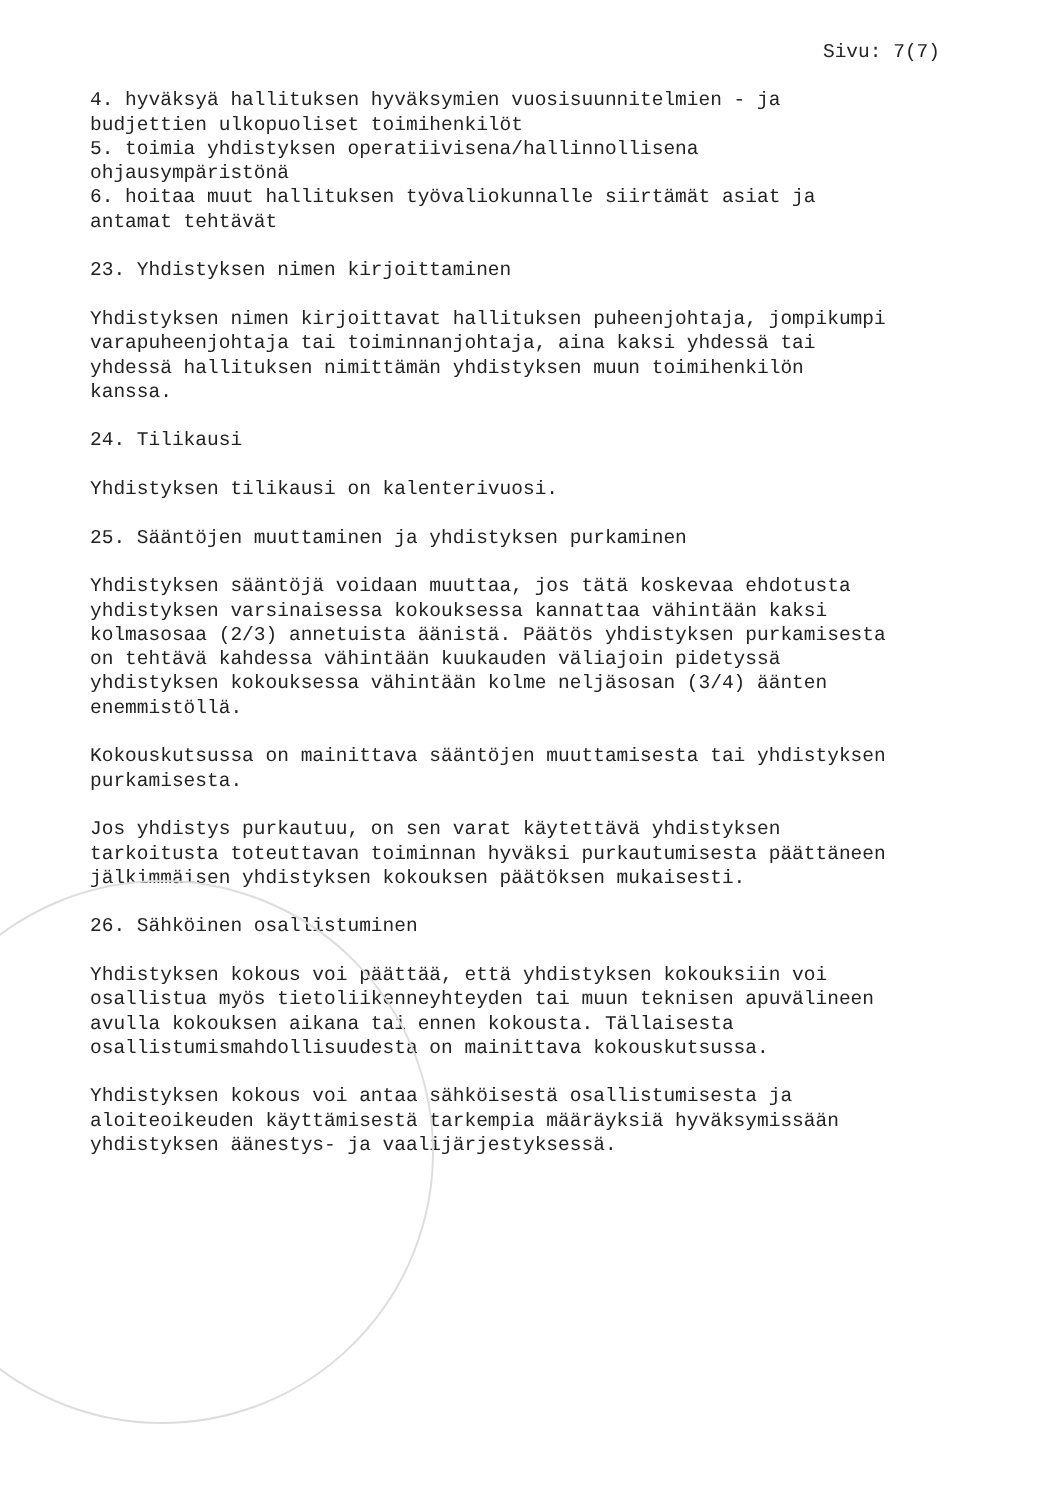Sivu: 7(7)
4. hyväksyä hallituksen hyväksymien vuosisuunnitelmien - ja budjettien ulkopuoliset toimihenkilöt 5. toimia yhdistyksen operatiivisena/hallinnollisena ohjausympäristönä 6. hoitaa muut hallituksen työvaliokunnalle siirtämät asiat ja antamat tehtävät
23. Yhdistyksen nimen kirjoittaminen
Yhdistyksen nimen kirjoittavat hallituksen puheenjohtaja, jompikumpi varapuheenjohtaja tai toiminnanjohtaja, aina kaksi yhdessä tai yhdessä hallituksen nimittämän yhdistyksen muun toimihenkilön kanssa.
24. Tilikausi
Yhdistyksen tilikausi on kalenterivuosi.
25. Sääntöjen muuttaminen ja yhdistyksen purkaminen
Yhdistyksen sääntöjä voidaan muuttaa, jos tätä koskevaa ehdotusta yhdistyksen varsinaisessa kokouksessa kannattaa vähintään kaksi kolmasosaa (2/3) annetuista äänistä. Päätös yhdistyksen purkamisesta on tehtävä kahdessa vähintään kuukauden väliajoin pidetyssä yhdistyksen kokouksessa vähintään kolme neljäsosan (3/4) äänten enemmistöllä.
Kokouskutsussa on mainittava sääntöjen muuttamisesta tai yhdistyksen purkamisesta.
Jos yhdistys purkautuu, on sen varat käytettävä yhdistyksen tarkoitusta toteuttavan toiminnan hyväksi purkautumisesta päättäneen jälkimmäisen yhdistyksen kokouksen päätöksen mukaisesti.
26. Sähköinen osallistuminen
Yhdistyksen kokous voi päättää, että yhdistyksen kokouksiin voi osallistua myös tietoliikenneyhteyden tai muun teknisen apuvälineen avulla kokouksen aikana tai ennen kokousta. Tällaisesta osallistumismahdollisuudesta on mainittava kokouskutsussa.
Yhdistyksen kokous voi antaa sähköisestä osallistumisesta ja aloiteoikeuden käyttämisestä tarkempia määräyksiä hyväksymissään yhdistyksen äänestys- ja vaalijärjestyksessä.